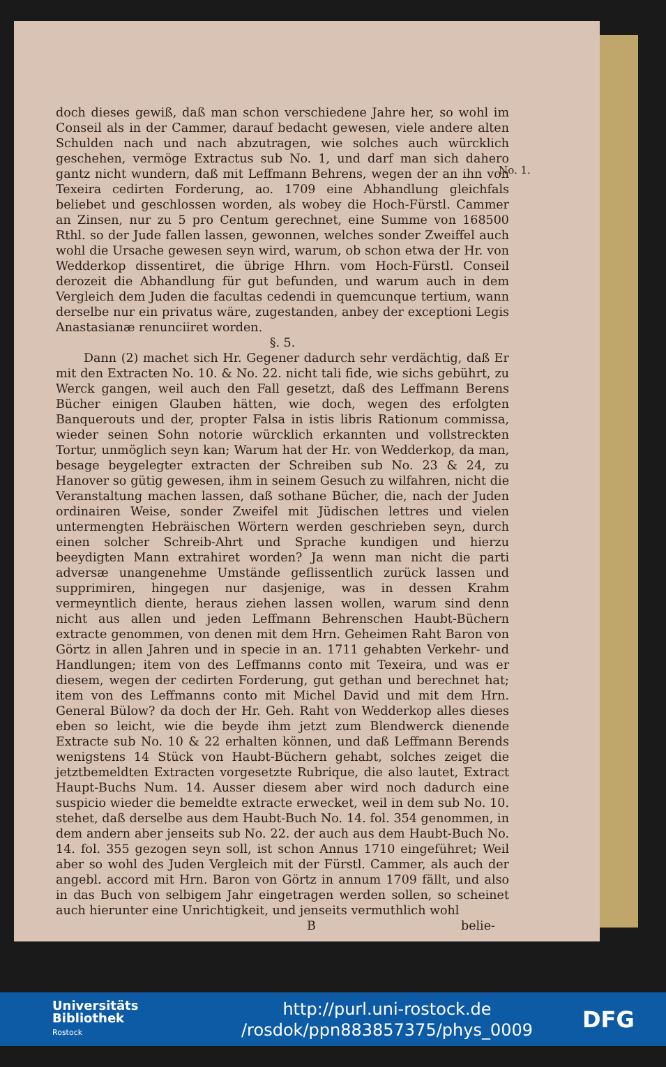doch dieses gewiß, daß man schon verschiedene Jahre her, so wohl im Conseil als in der Cammer, darauf bedacht gewesen, viele andere alten Schulden nach und nach abzutragen, wie solches auch würcklich geschehen, vermöge Extractus sub No. 1, und darf man sich dahero gantz nicht wundern, daß mit Leffmann Behrens, wegen der an ihn von Texeira cedirten Forderung, ao. 1709 eine Abhandlung gleichfals beliebet und geschlossen worden, als wobey die Hoch-Fürstl. Cammer an Zinsen, nur zu 5 pro Centum gerechnet, eine Summe von 168500 Rthl. so der Jude fallen lassen, gewonnen, welches sonder Zweiffel auch wohl die Ursache gewesen seyn wird, warum, ob schon etwa der Hr. von Wedderkop dissentiret, die übrige Hhrn. vom Hoch-Fürstl. Conseil derozeit die Abhandlung für gut befunden, und warum auch in dem Vergleich dem Juden die facultas cedendi in quemcunque tertium, wann derselbe nur ein privatus wäre, zugestanden, anbey der exceptioni Legis Anastasianæ renunciiret worden.
§. 5.
Dann (2) machet sich Hr. Gegener dadurch sehr verdächtig, daß Er mit den Extracten No. 10. & No. 22. nicht tali fide, wie sichs gebührt, zu Werck gangen, weil auch den Fall gesetzt, daß des Leffmann Berens Bücher einigen Glauben hätten, wie doch, wegen des erfolgten Banquerouts und der, propter Falsa in istis libris Rationum commissa, wieder seinen Sohn notorie würcklich erkannten und vollstreckten Tortur, unmöglich seyn kan; Warum hat der Hr. von Wedderkop, da man, besage beygelegter extracten der Schreiben sub No. 23 & 24, zu Hanover so gütig gewesen, ihm in seinem Gesuch zu wilfahren, nicht die Veranstaltung machen lassen, daß sothane Bücher, die, nach der Juden ordinairen Weise, sonder Zweifel mit Jüdischen lettres und vielen untermengten Hebräischen Wörtern werden geschrieben seyn, durch einen solcher Schreib-Ahrt und Sprache kundigen und hierzu beeydigten Mann extrahiret worden? Ja wenn man nicht die parti adversæ unangenehme Umstände geflissentlich zurück lassen und supprimiren, hingegen nur dasjenige, was in dessen Krahm vermeyntlich diente, heraus ziehen lassen wollen, warum sind denn nicht aus allen und jeden Leffmann Behrenschen Haubt-Büchern extracte genommen, von denen mit dem Hrn. Geheimen Raht Baron von Görtz in allen Jahren und in specie in an. 1711 gehabten Verkehr- und Handlungen; item von des Leffmanns conto mit Texeira, und was er diesem, wegen der cedirten Forderung, gut gethan und berechnet hat; item von des Leffmanns conto mit Michel David und mit dem Hrn. General Bülow? da doch der Hr. Geh. Raht von Wedderkop alles dieses eben so leicht, wie die beyde ihm jetzt zum Blendwerck dienende Extracte sub No. 10 & 22 erhalten können, und daß Leffmann Berends wenigstens 14 Stück von Haubt-Büchern gehabt, solches zeiget die jetztbemeldten Extracten vorgesetzte Rubrique, die also lautet, Extract Haupt-Buchs Num. 14. Ausser diesem aber wird noch dadurch eine suspicio wieder die bemeldte extracte erwecket, weil in dem sub No. 10. stehet, daß derselbe aus dem Haubt-Buch No. 14. fol. 354 genommen, in dem andern aber jenseits sub No. 22. der auch aus dem Haubt-Buch No. 14. fol. 355 gezogen seyn soll, ist schon Annus 1710 eingeführet; Weil aber so wohl des Juden Vergleich mit der Fürstl. Cammer, als auch der angebl. accord mit Hrn. Baron von Görtz in annum 1709 fällt, und also in das Buch von selbigem Jahr eingetragen werden sollen, so scheinet auch hierunter eine Unrichtigkeit, und jenseits vermuthlich wohl
B belie-
No. 1.
Universitäts
Bibliothek
Rostock
http://purl.uni-rostock.de
/rosdok/ppn883857375/phys_0009
DFG